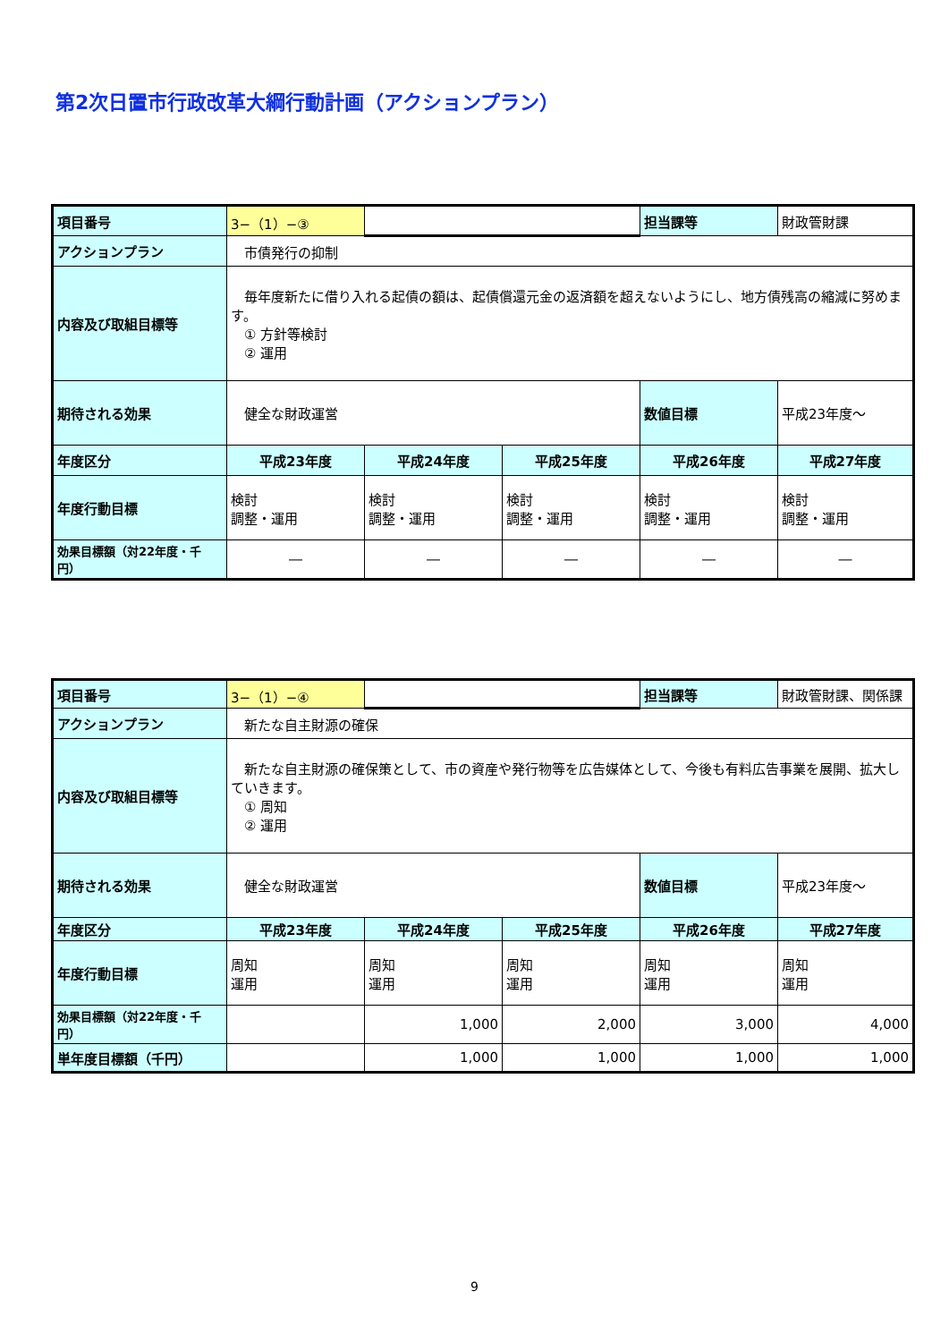第2次日置市行政改革大綱行動計画（アクションプラン）
| 項目番号 | 3−（1）−③ | | | 担当課等 | 財政管財課 |
| アクションプラン | 市債発行の抑制 | | | | |
| 内容及び取組目標等 | 毎年度新たに借り入れる起債の額は、起債償還元金の返済額を超えないようにし、地方債残高の縮減に努めます。 ① 方針等検討 ② 運用 | | | | |
| 期待される効果 | 健全な財政運営 | | | 数値目標 | 平成23年度～ |
| 年度区分 | 平成23年度 | 平成24年度 | 平成25年度 | 平成26年度 | 平成27年度 |
| 年度行動目標 | 検討 調整・運用 | 検討 調整・運用 | 検討 調整・運用 | 検討 調整・運用 | 検討 調整・運用 |
| 効果目標額（対22年度・千円） | ― | ― | ― | ― | ― |
| 項目番号 | 3−（1）−④ | | | 担当課等 | 財政管財課、関係課 |
| アクションプラン | 新たな自主財源の確保 | | | | |
| 内容及び取組目標等 | 新たな自主財源の確保策として、市の資産や発行物等を広告媒体として、今後も有料広告事業を展開、拡大していきます。 ① 周知 ② 運用 | | | | |
| 期待される効果 | 健全な財政運営 | | | 数値目標 | 平成23年度～ |
| 年度区分 | 平成23年度 | 平成24年度 | 平成25年度 | 平成26年度 | 平成27年度 |
| 年度行動目標 | 周知 運用 | 周知 運用 | 周知 運用 | 周知 運用 | 周知 運用 |
| 効果目標額（対22年度・千円） | | 1,000 | 2,000 | 3,000 | 4,000 |
| 単年度目標額（千円） | | 1,000 | 1,000 | 1,000 | 1,000 |
9